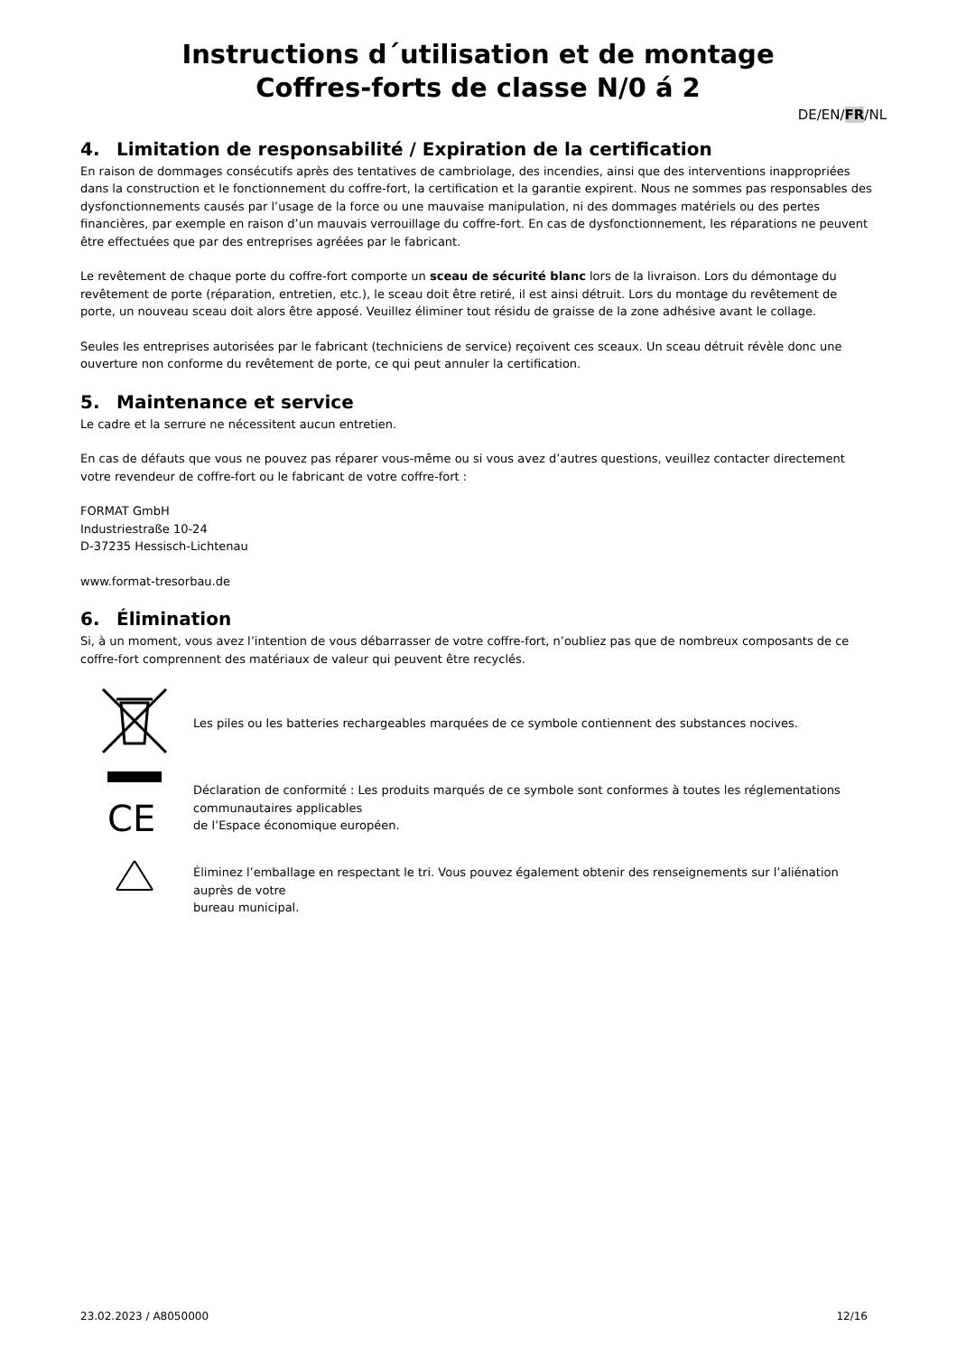Instructions d´utilisation et de montage
Coffres-forts de classe N/0 á 2
DE/EN/FR/NL
4. Limitation de responsabilité / Expiration de la certification
En raison de dommages consécutifs après des tentatives de cambriolage, des incendies, ainsi que des interventions inappropriées dans la construction et le fonctionnement du coffre-fort, la certification et la garantie expirent. Nous ne sommes pas responsables des dysfonctionnements causés par l’usage de la force ou une mauvaise manipulation, ni des dommages matériels ou des pertes financières, par exemple en raison d’un mauvais verrouillage du coffre-fort. En cas de dysfonctionnement, les réparations ne peuvent être effectuées que par des entreprises agréées par le fabricant.
Le revêtement de chaque porte du coffre-fort comporte un sceau de sécurité blanc lors de la livraison. Lors du démontage du revêtement de porte (réparation, entretien, etc.), le sceau doit être retiré, il est ainsi détruit. Lors du montage du revêtement de porte, un nouveau sceau doit alors être apposé. Veuillez éliminer tout résidu de graisse de la zone adhésive avant le collage.
Seules les entreprises autorisées par le fabricant (techniciens de service) reçoivent ces sceaux. Un sceau détruit révèle donc une ouverture non conforme du revêtement de porte, ce qui peut annuler la certification.
5. Maintenance et service
Le cadre et la serrure ne nécessitent aucun entretien.
En cas de défauts que vous ne pouvez pas réparer vous-même ou si vous avez d’autres questions, veuillez contacter directement votre revendeur de coffre-fort ou le fabricant de votre coffre-fort :
FORMAT GmbH
Industriestraße 10-24
D-37235 Hessisch-Lichtenau
www.format-tresorbau.de
6. Élimination
Si, à un moment, vous avez l’intention de vous débarrasser de votre coffre-fort, n’oubliez pas que de nombreux composants de ce coffre-fort comprennent des matériaux de valeur qui peuvent être recyclés.
Les piles ou les batteries rechargeables marquées de ce symbole contiennent des substances nocives.
CE
Déclaration de conformité : Les produits marqués de ce symbole sont conformes à toutes les réglementations communautaires applicables
de l’Espace économique européen.
Éliminez l’emballage en respectant le tri. Vous pouvez également obtenir des renseignements sur l’aliénation auprès de votre
bureau municipal.
23.02.2023 / A8050000 12/16